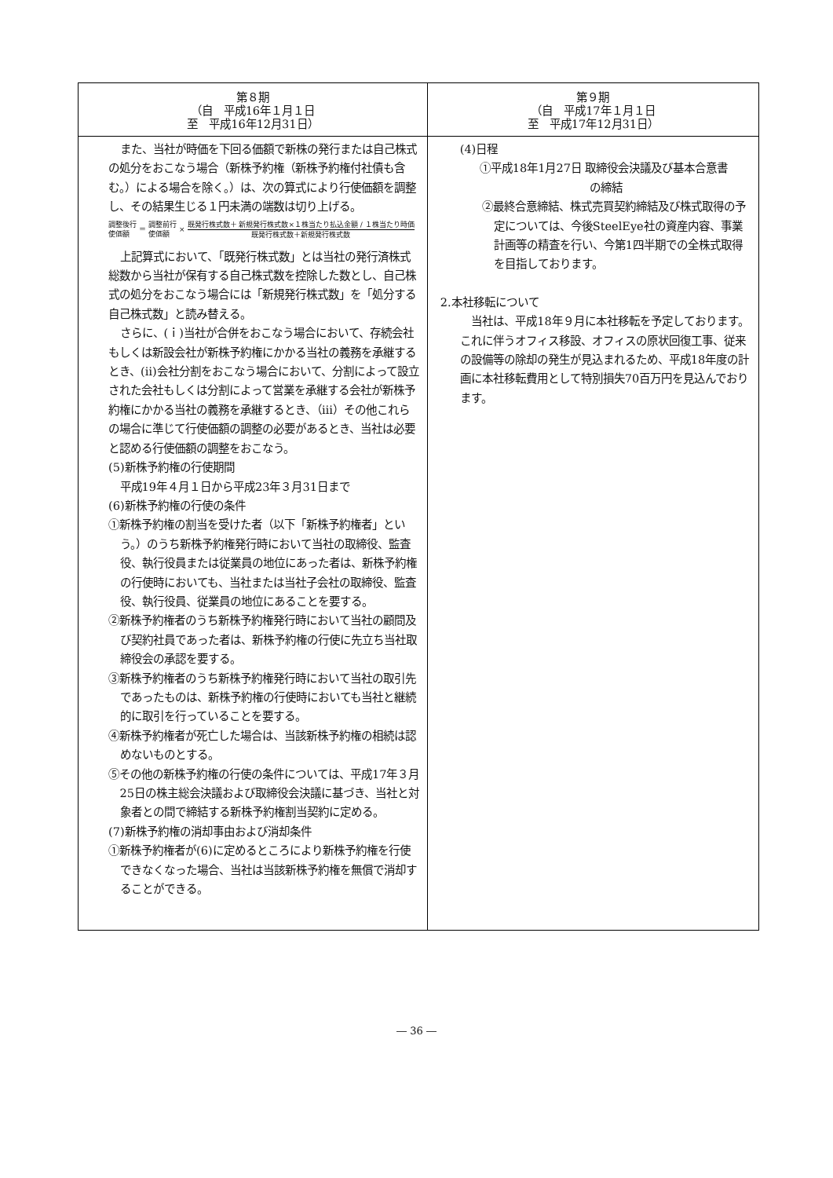| 第８期 （自 平成16年１月１日 至 平成16年12月31日） | 第９期 （自 平成17年１月１日 至 平成17年12月31日） |
| --- | --- |
| また、当社が時価を下回る価額で新株の発行または自己株式の処分をおこなう場合（新株予約権（新株予約権付社債も含む。）による場合を除く。）は、次の算式により行使価額を調整し、その結果生じる１円未満の端数は切り上げる。 調整後行 使価額 ＝ 調整前行 使価額 × 既発行株式数＋ 新規発行株式数×１株当たり払込金額 / １株当たり時価 既発行株式数＋新規発行株式数 上記算式において、「既発行株式数」とは当社の発行済株式総数から当社が保有する自己株式数を控除した数とし、自己株式の処分をおこなう場合には「新規発行株式数」を「処分する自己株式数」と読み替える。 さらに、(ｉ)当社が合併をおこなう場合において、存続会社もしくは新設会社が新株予約権にかかる当社の義務を承継するとき、(ⅱ)会社分割をおこなう場合において、分割によって設立された会社もしくは分割によって営業を承継する会社が新株予約権にかかる当社の義務を承継するとき、（ⅲ）その他これらの場合に準じて行使価額の調整の必要があるとき、当社は必要と認める行使価額の調整をおこなう。 (5)新株予約権の行使期間 平成19年４月１日から平成23年３月31日まで (6)新株予約権の行使の条件 ①新株予約権の割当を受けた者（以下「新株予約権者」という。）のうち新株予約権発行時において当社の取締役、監査役、執行役員または従業員の地位にあった者は、新株予約権の行使時においても、当社または当社子会社の取締役、監査役、執行役員、従業員の地位にあることを要する。 ②新株予約権者のうち新株予約権発行時において当社の顧問及び契約社員であった者は、新株予約権の行使に先立ち当社取締役会の承認を要する。 ③新株予約権者のうち新株予約権発行時において当社の取引先であったものは、新株予約権の行使時においても当社と継続的に取引を行っていることを要する。 ④新株予約権者が死亡した場合は、当該新株予約権の相続は認めないものとする。 ⑤その他の新株予約権の行使の条件については、平成17年３月25日の株主総会決議および取締役会決議に基づき、当社と対象者との間で締結する新株予約権割当契約に定める。 (7)新株予約権の消却事由および消却条件 ①新株予約権者が(6)に定めるところにより新株予約権を行使できなくなった場合、当社は当該新株予約権を無償で消却することができる。 | (4)日程 ①平成18年1月27日 取締役会決議及び基本合意書 の締結 ②最終合意締結、株式売買契約締結及び株式取得の予定については、今後SteelEye社の資産内容、事業計画等の精査を行い、今第1四半期での全株式取得を目指しております。 2.本社移転について 当社は、平成18年９月に本社移転を予定しております。これに伴うオフィス移設、オフィスの原状回復工事、従来の設備等の除却の発生が見込まれるため、平成18年度の計画に本社移転費用として特別損失70百万円を見込んでおります。 |
― 36 ―